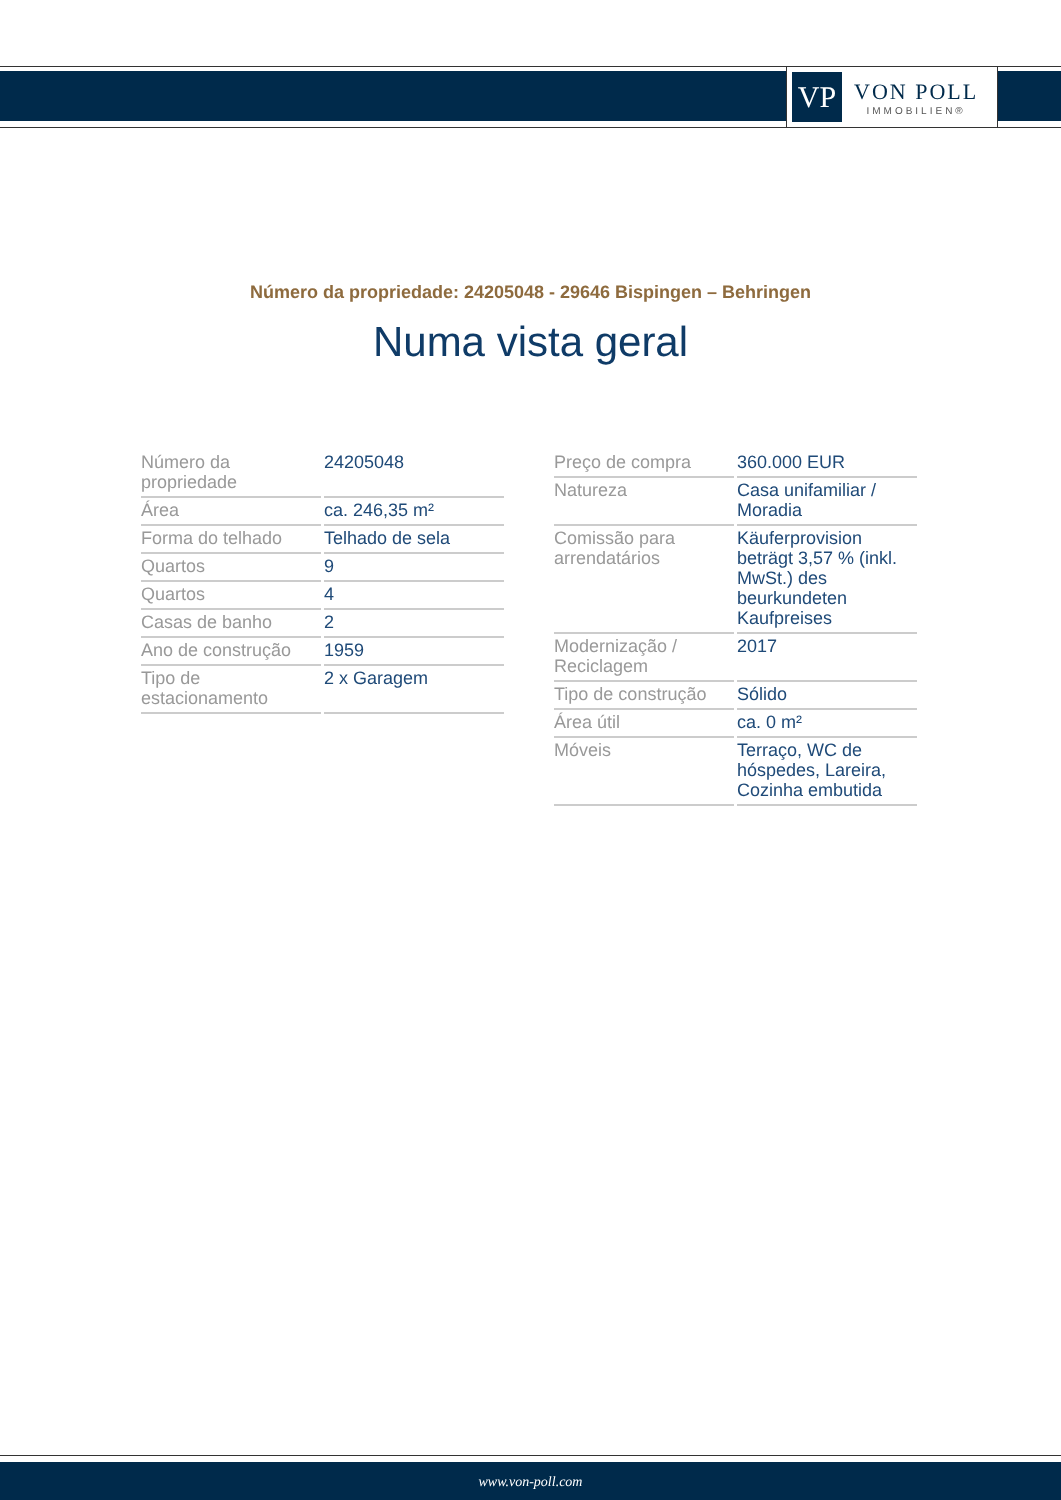VP
VON POLL
IMMOBILIEN®
Número da propriedade: 24205048 - 29646 Bispingen – Behringen
Numa vista geral
| Número da propriedade | 24205048 |
| Área | ca. 246,35 m² |
| Forma do telhado | Telhado de sela |
| Quartos | 9 |
| Quartos | 4 |
| Casas de banho | 2 |
| Ano de construção | 1959 |
| Tipo de estacionamento | 2 x Garagem |
| Preço de compra | 360.000 EUR |
| Natureza | Casa unifamiliar / Moradia |
| Comissão para arrendatários | Käuferprovision beträgt 3,57 % (inkl. MwSt.) des beurkundeten Kaufpreises |
| Modernização / Reciclagem | 2017 |
| Tipo de construção | Sólido |
| Área útil | ca. 0 m² |
| Móveis | Terraço, WC de hóspedes, Lareira, Cozinha embutida |
www.von-poll.com